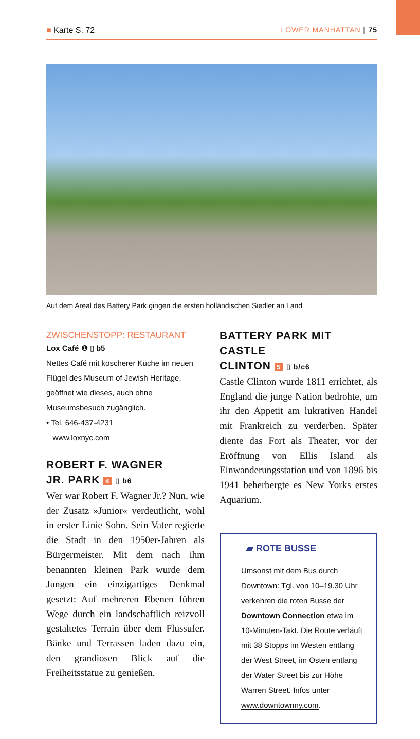■ Karte S. 72 LOWER MANHATTAN | 75
Auf dem Areal des Battery Park gingen die ersten holländischen Siedler an Land
ZWISCHENSTOPP: RESTAURANT
Lox Café ❶ ▯ b5
Nettes Café mit koscherer Küche im neuen Flügel des Museum of Jewish Heritage, geöffnet wie dieses, auch ohne Museumsbesuch zugänglich.
• Tel. 646-437-4231
www.loxnyc.com
ROBERT F. WAGNER
JR. PARK 4 ▯ b6
Wer war Robert F. Wagner Jr.? Nun, wie der Zusatz »Junior« verdeutlicht, wohl in erster Linie Sohn. Sein Vater regierte die Stadt in den 1950er-Jahren als Bürgermeister. Mit dem nach ihm benannten kleinen Park wurde dem Jungen ein einzigartiges Denkmal gesetzt: Auf mehreren Ebenen führen Wege durch ein landschaftlich reizvoll gestaltetes Terrain über dem Flussufer. Bänke und Terrassen laden dazu ein, den grandiosen Blick auf die Freiheitsstatue zu genießen.
BATTERY PARK MIT CASTLE
CLINTON 5 ▯ b/c6
Castle Clinton wurde 1811 errichtet, als England die junge Nation bedrohte, um ihr den Appetit am lukrativen Handel mit Frankreich zu verderben. Später diente das Fort als Theater, vor der Eröffnung von Ellis Island als Einwanderungsstation und von 1896 bis 1941 beherbergte es New Yorks erstes Aquarium.
▰ ROTE BUSSE
Umsonst mit dem Bus durch Downtown: Tgl. von 10–19.30 Uhr verkehren die roten Busse der Downtown Connection etwa im 10-Minuten-Takt. Die Route verläuft mit 38 Stopps im Westen entlang der West Street, im Osten entlang der Water Street bis zur Höhe Warren Street. Infos unter www.downtownny.com.